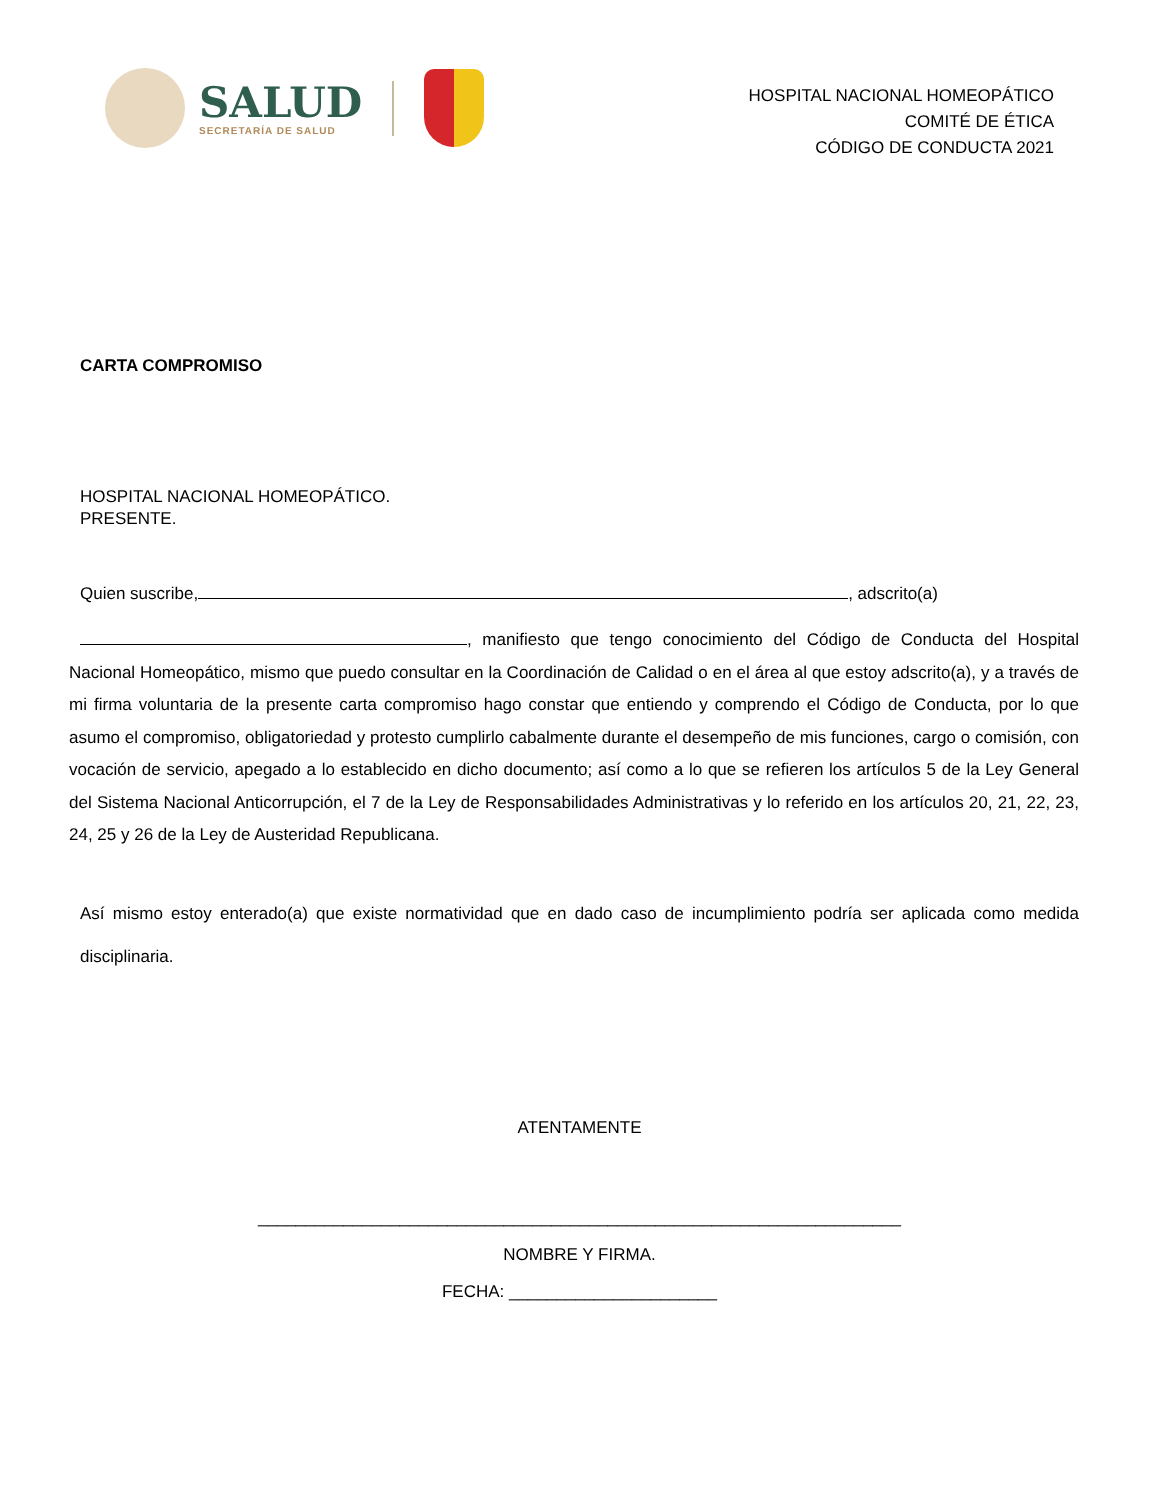SALUD
SECRETARÍA DE SALUD
HOSPITAL NACIONAL HOMEOPÁTICO
COMITÉ DE ÉTICA
CÓDIGO DE CONDUCTA 2021
CARTA COMPROMISO
HOSPITAL NACIONAL HOMEOPÁTICO.
PRESENTE.
Quien suscribe, , adscrito(a)
, manifiesto que tengo conocimiento del Código de Conducta del Hospital Nacional Homeopático, mismo que puedo consultar en la Coordinación de Calidad o en el área al que estoy adscrito(a), y a través de mi firma voluntaria de la presente carta compromiso hago constar que entiendo y comprendo el Código de Conducta, por lo que asumo el compromiso, obligatoriedad y protesto cumplirlo cabalmente durante el desempeño de mis funciones, cargo o comisión, con vocación de servicio, apegado a lo establecido en dicho documento; así como a lo que se refieren los artículos 5 de la Ley General del Sistema Nacional Anticorrupción, el 7 de la Ley de Responsabilidades Administrativas y lo referido en los artículos 20, 21, 22, 23, 24, 25 y 26 de la Ley de Austeridad Republicana.
Así mismo estoy enterado(a) que existe normatividad que en dado caso de incumplimiento podría ser aplicada como medida disciplinaria.
ATENTAMENTE
____________________________________________________________________
NOMBRE Y FIRMA.
FECHA: ______________________